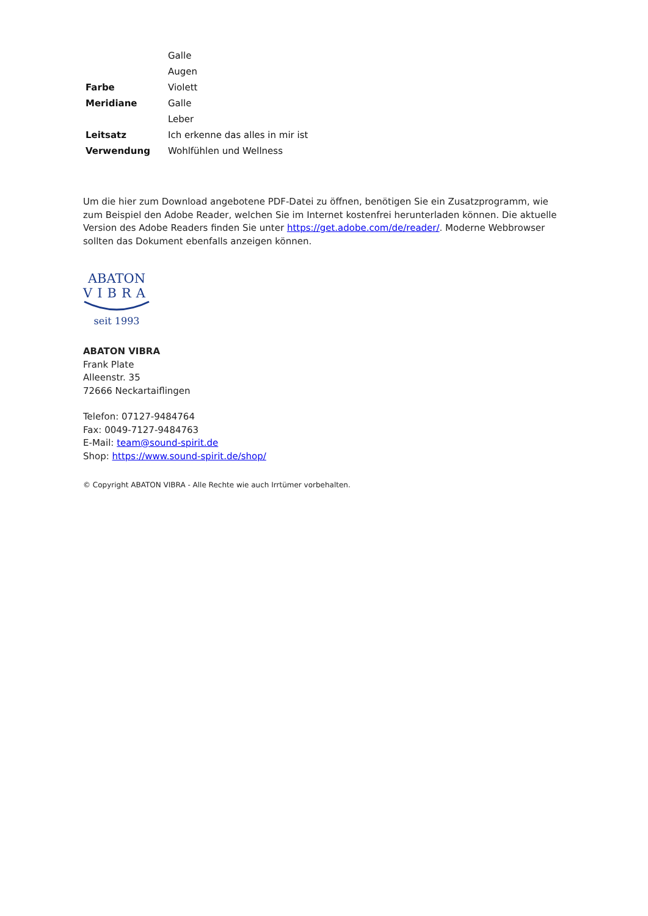| | Galle |
| | Augen |
| Farbe | Violett |
| Meridiane | Galle |
| | Leber |
| Leitsatz | Ich erkenne das alles in mir ist |
| Verwendung | Wohlfühlen und Wellness |
Um die hier zum Download angebotene PDF-Datei zu öffnen, benötigen Sie ein Zusatzprogramm, wie zum Beispiel den Adobe Reader, welchen Sie im Internet kostenfrei herunterladen können. Die aktuelle Version des Adobe Readers finden Sie unter https://get.adobe.com/de/reader/. Moderne Webbrowser sollten das Dokument ebenfalls anzeigen können.
ABATON
VIBRA
seit 1993
ABATON VIBRA
Frank Plate
Alleenstr. 35
72666 Neckartaiflingen
Telefon: 07127-9484764
Fax: 0049-7127-9484763
E-Mail: team@sound-spirit.de
Shop: https://www.sound-spirit.de/shop/
© Copyright ABATON VIBRA - Alle Rechte wie auch Irrtümer vorbehalten.